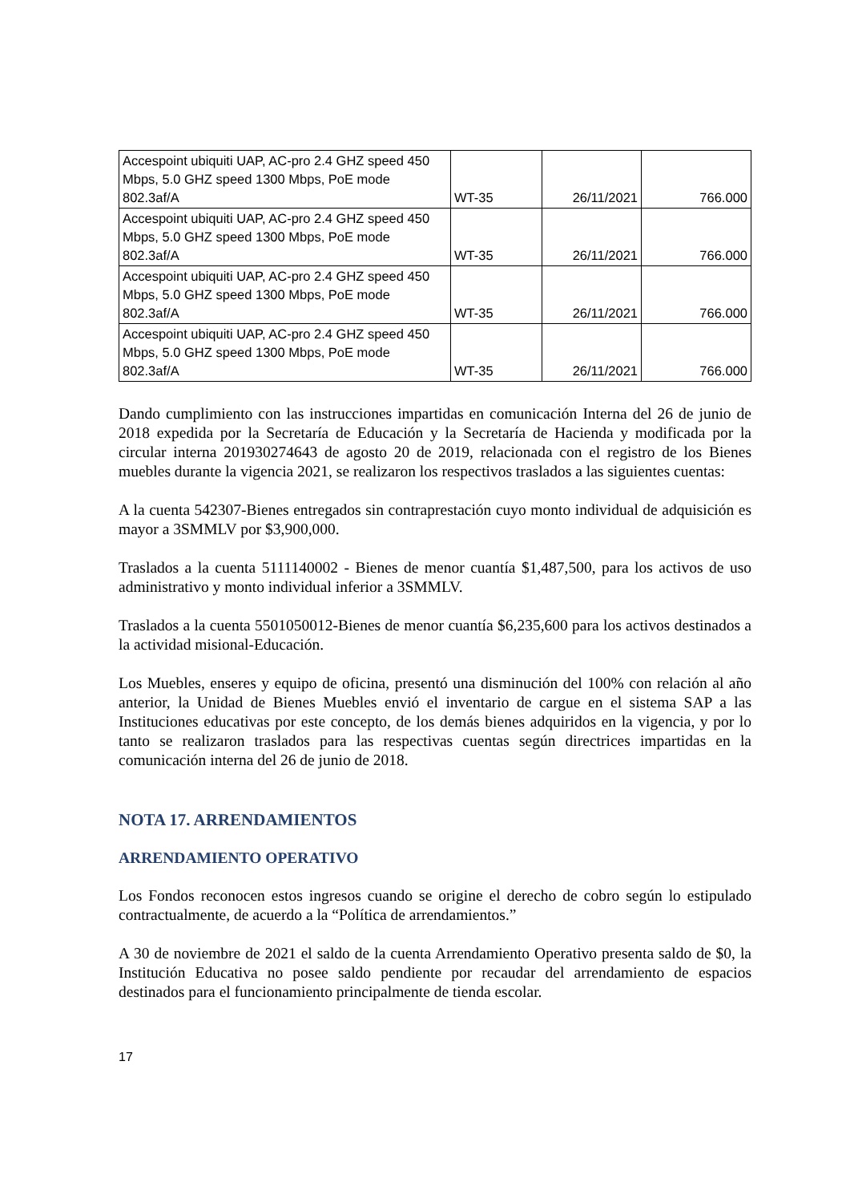| Accespoint ubiquiti UAP, AC-pro 2.4 GHZ speed 450 Mbps, 5.0 GHZ speed 1300 Mbps, PoE mode 802.3af/A | WT-35 | 26/11/2021 | 766.000 |
| Accespoint ubiquiti UAP, AC-pro 2.4 GHZ speed 450 Mbps, 5.0 GHZ speed 1300 Mbps, PoE mode 802.3af/A | WT-35 | 26/11/2021 | 766.000 |
| Accespoint ubiquiti UAP, AC-pro 2.4 GHZ speed 450 Mbps, 5.0 GHZ speed 1300 Mbps, PoE mode 802.3af/A | WT-35 | 26/11/2021 | 766.000 |
| Accespoint ubiquiti UAP, AC-pro 2.4 GHZ speed 450 Mbps, 5.0 GHZ speed 1300 Mbps, PoE mode 802.3af/A | WT-35 | 26/11/2021 | 766.000 |
Dando cumplimiento con las instrucciones impartidas en comunicación Interna del 26 de junio de 2018 expedida por la Secretaría de Educación y la Secretaría de Hacienda y modificada por la circular interna 201930274643 de agosto 20 de 2019, relacionada con el registro de los Bienes muebles durante la vigencia 2021, se realizaron los respectivos traslados a las siguientes cuentas:
A la cuenta 542307-Bienes entregados sin contraprestación cuyo monto individual de adquisición es mayor a 3SMMLV por $3,900,000.
Traslados a la cuenta 5111140002 - Bienes de menor cuantía $1,487,500, para los activos de uso administrativo y monto individual inferior a 3SMMLV.
Traslados a la cuenta 5501050012-Bienes de menor cuantía $6,235,600 para los activos destinados a la actividad misional-Educación.
Los Muebles, enseres y equipo de oficina, presentó una disminución del 100% con relación al año anterior, la Unidad de Bienes Muebles envió el inventario de cargue en el sistema SAP a las Instituciones educativas por este concepto, de los demás bienes adquiridos en la vigencia, y por lo tanto se realizaron traslados para las respectivas cuentas según directrices impartidas en la comunicación interna del 26 de junio de 2018.
NOTA 17. ARRENDAMIENTOS
ARRENDAMIENTO OPERATIVO
Los Fondos reconocen estos ingresos cuando se origine el derecho de cobro según lo estipulado contractualmente, de acuerdo a la “Política de arrendamientos.”
A 30 de noviembre de 2021 el saldo de la cuenta Arrendamiento Operativo presenta saldo de $0, la Institución Educativa no posee saldo pendiente por recaudar del arrendamiento de espacios destinados para el funcionamiento principalmente de tienda escolar.
17